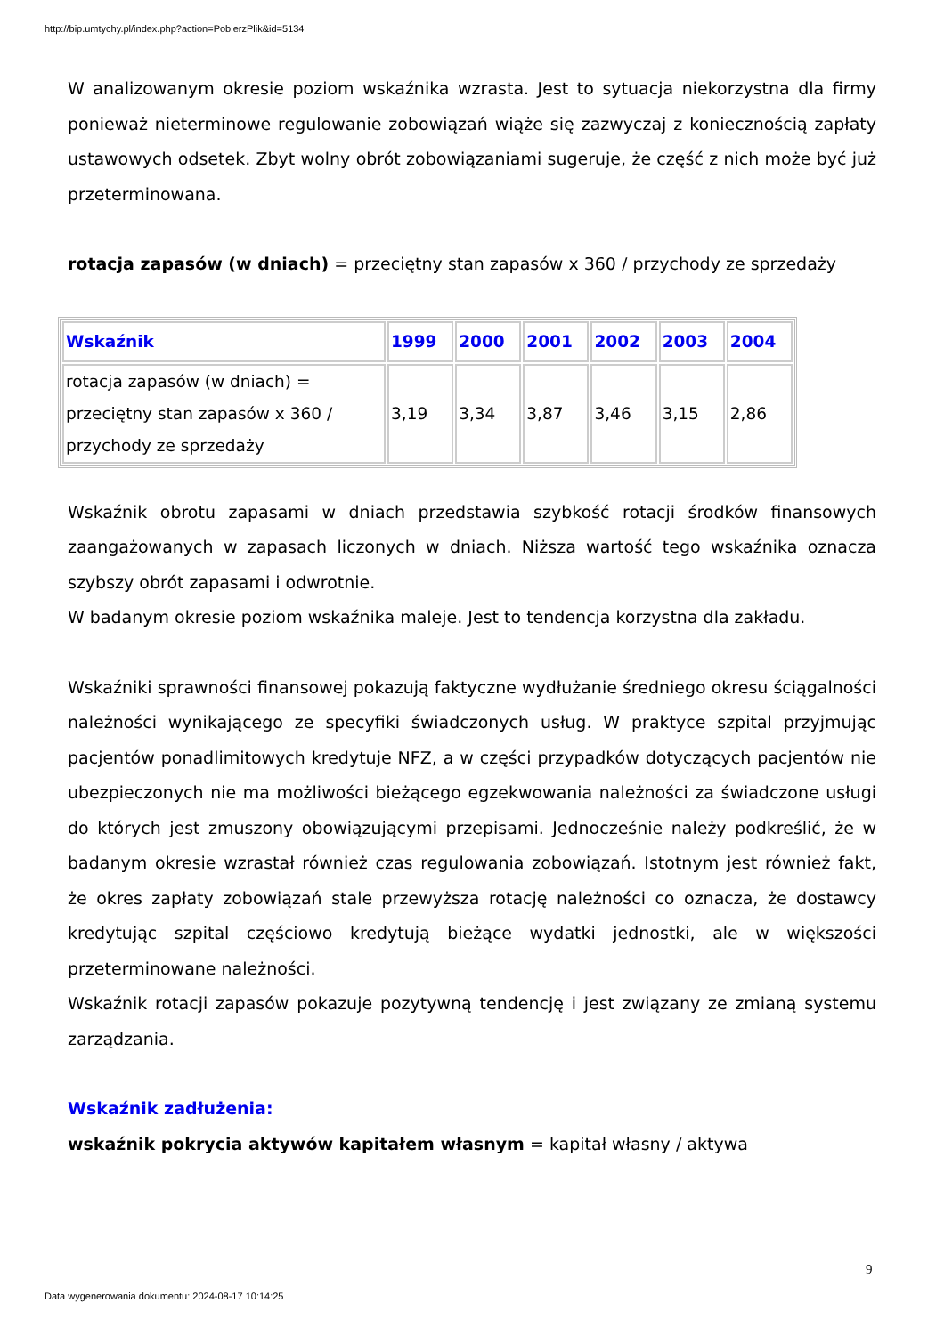http://bip.umtychy.pl/index.php?action=PobierzPlik&id=5134
W analizowanym okresie poziom wskaźnika wzrasta. Jest to sytuacja niekorzystna dla firmy ponieważ nieterminowe regulowanie zobowiązań wiąże się zazwyczaj z koniecznością zapłaty ustawowych odsetek. Zbyt wolny obrót zobowiązaniami sugeruje, że część z nich może być już przeterminowana.
rotacja zapasów (w dniach) = przeciętny stan zapasów x 360 / przychody ze sprzedaży
| Wskaźnik | 1999 | 2000 | 2001 | 2002 | 2003 | 2004 |
| --- | --- | --- | --- | --- | --- | --- |
| rotacja zapasów (w dniach) = przeciętny stan zapasów x 360 / przychody ze sprzedaży | 3,19 | 3,34 | 3,87 | 3,46 | 3,15 | 2,86 |
Wskaźnik obrotu zapasami w dniach przedstawia szybkość rotacji środków finansowych zaangażowanych w zapasach liczonych w dniach. Niższa wartość tego wskaźnika oznacza szybszy obrót zapasami i odwrotnie.
W badanym okresie poziom wskaźnika maleje. Jest to tendencja korzystna dla zakładu.
Wskaźniki sprawności finansowej pokazują faktyczne wydłużanie średniego okresu ściągalności należności wynikającego ze specyfiki świadczonych usług. W praktyce szpital przyjmując pacjentów ponadlimitowych kredytuje NFZ, a w części przypadków dotyczących pacjentów nie ubezpieczonych nie ma możliwości bieżącego egzekwowania należności za świadczone usługi do których jest zmuszony obowiązującymi przepisami. Jednocześnie należy podkreślić, że w badanym okresie wzrastał również czas regulowania zobowiązań. Istotnym jest również fakt, że okres zapłaty zobowiązań stale przewyższa rotację należności co oznacza, że dostawcy kredytując szpital częściowo kredytują bieżące wydatki jednostki, ale w większości przeterminowane należności.
Wskaźnik rotacji zapasów pokazuje pozytywną tendencję i jest związany ze zmianą systemu zarządzania.
Wskaźnik zadłużenia:
wskaźnik pokrycia aktywów kapitałem własnym = kapitał własny / aktywa
9
Data wygenerowania dokumentu: 2024-08-17 10:14:25